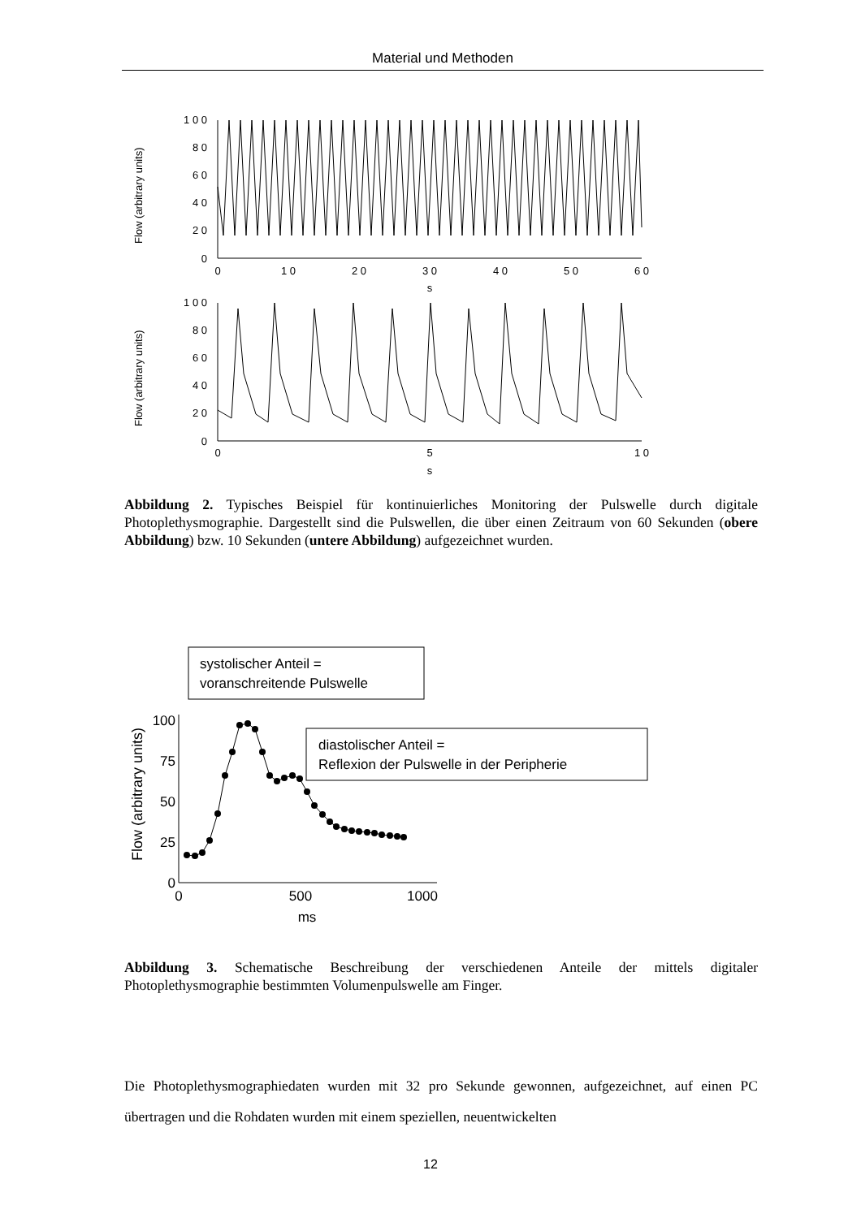Material und Methoden
Flow (arbitrary units)
1 0 0
8 0
6 0
4 0
2 0
0
0
1 0
2 0
3 0
4 0
5 0
6 0
s
Flow (arbitrary units)
1 0 0
8 0
6 0
4 0
2 0
0
0
5
1 0
s
Abbildung 2. Typisches Beispiel für kontinuierliches Monitoring der Pulswelle durch digitale Photoplethysmographie. Dargestellt sind die Pulswellen, die über einen Zeitraum von 60 Sekunden (obere Abbildung) bzw. 10 Sekunden (untere Abbildung) aufgezeichnet wurden.
systolischer Anteil =
voranschreitende Pulswelle
diastolischer Anteil =
Reflexion der Pulswelle in der Peripherie
Flow (arbitrary units)
100
75
50
25
0
0
500
1000
ms
Abbildung 3. Schematische Beschreibung der verschiedenen Anteile der mittels digitaler Photoplethysmographie bestimmten Volumenpulswelle am Finger.
Die Photoplethysmographiedaten wurden mit 32 pro Sekunde gewonnen, aufgezeichnet, auf einen PC übertragen und die Rohdaten wurden mit einem speziellen, neuentwickelten
12